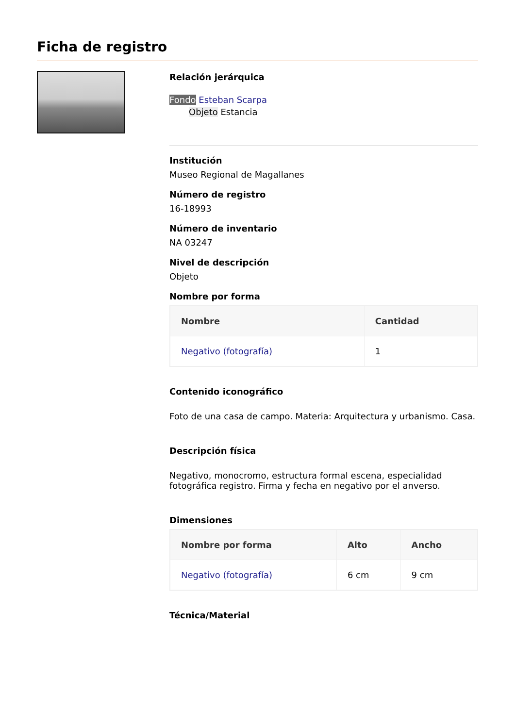Ficha de registro
Relación jerárquica
Fondo Esteban Scarpa
Objeto Estancia
Institución
Museo Regional de Magallanes
Número de registro
16-18993
Número de inventario
NA 03247
Nivel de descripción
Objeto
Nombre por forma
| Nombre | Cantidad |
| --- | --- |
| Negativo (fotografía) | 1 |
Contenido iconográfico
Foto de una casa de campo. Materia: Arquitectura y urbanismo. Casa.
Descripción física
Negativo, monocromo, estructura formal escena, especialidad fotográfica registro. Firma y fecha en negativo por el anverso.
Dimensiones
| Nombre por forma | Alto | Ancho |
| --- | --- | --- |
| Negativo (fotografía) | 6 cm | 9 cm |
Técnica/Material